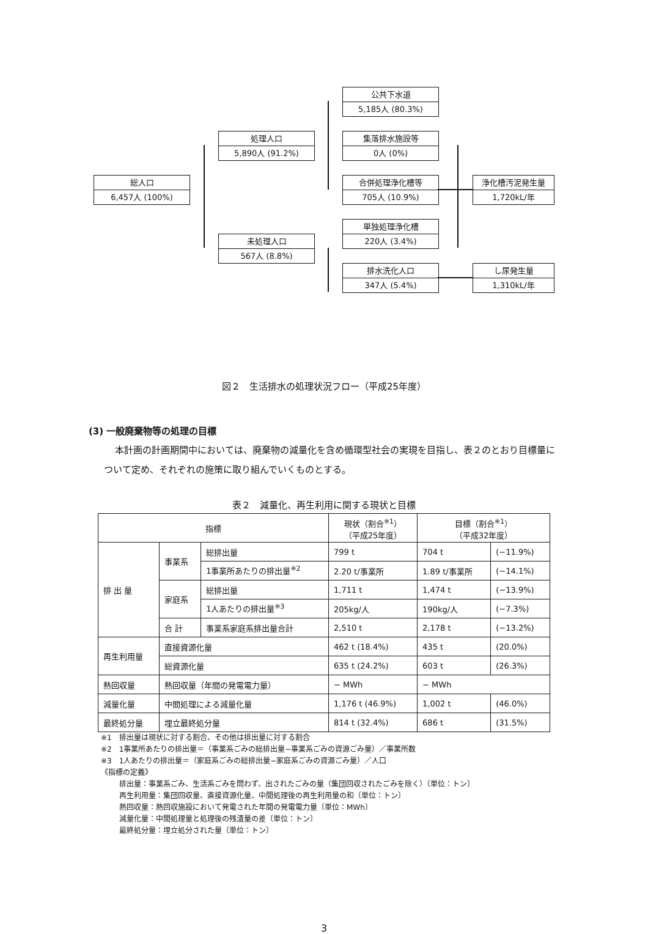公共下水道
5,185人 (80.3%)
処理人口
5,890人 (91.2%)
集落排水施設等
0人 (0%)
総人口
6,457人 (100%)
合併処理浄化槽等
705人 (10.9%)
浄化槽汚泥発生量
1,720kL/年
単独処理浄化槽
220人 (3.4%)
未処理人口
567人 (8.8%)
排水洗化人口
347人 (5.4%)
し尿発生量
1,310kL/年
図２　生活排水の処理状況フロー（平成25年度）
(3) 一般廃棄物等の処理の目標
本計画の計画期間中においては、廃棄物の減量化を含め循環型社会の実現を目指し、表２のとおり目標量について定め、それぞれの施策に取り組んでいくものとする。
表２　減量化、再生利用に関する現状と目標
| 指標 | | | 現状（割合<sup>※1</sup>） （平成25年度） | 目標（割合<sup>※1</sup>） （平成32年度） | |
| --- | --- | --- | --- | --- | --- |
| 排 出 量 | 事業系 | 総排出量 | 799 t | 704 t | (−11.9%) |
| | | 1事業所あたりの排出量<sup>※2</sup> | 2.20 t/事業所 | 1.89 t/事業所 | (−14.1%) |
| | 家庭系 | 総排出量 | 1,711 t | 1,474 t | (−13.9%) |
| | | 1人あたりの排出量<sup>※3</sup> | 205kg/人 | 190kg/人 | (−7.3%) |
| | 合 計 | 事業系家庭系排出量合計 | 2,510 t | 2,178 t | (−13.2%) |
| 再生利用量 | 直接資源化量 | | 462 t (18.4%) | 435 t | (20.0%) |
| | 総資源化量 | | 635 t (24.2%) | 603 t | (26.3%) |
| 熱回収量 | 熱回収量（年間の発電電力量） | | − MWh | − MWh | |
| 減量化量 | 中間処理による減量化量 | | 1,176 t (46.9%) | 1,002 t | (46.0%) |
| 最終処分量 | 埋立最終処分量 | | 814 t (32.4%) | 686 t | (31.5%) |
※1　排出量は現状に対する割合、その他は排出量に対する割合
※2　1事業所あたりの排出量＝（事業系ごみの総排出量−事業系ごみの資源ごみ量）／事業所数
※3　1人あたりの排出量＝（家庭系ごみの総排出量−家庭系ごみの資源ごみ量）／人口
《指標の定義》
排出量：事業系ごみ、生活系ごみを問わず、出されたごみの量（集団回収されたごみを除く）〔単位：トン〕
再生利用量：集団回収量、直接資源化量、中間処理後の再生利用量の和〔単位：トン〕
熱回収量：熱回収施設において発電された年間の発電電力量〔単位：MWh〕
減量化量：中間処理量と処理後の残渣量の差〔単位：トン〕
最終処分量：埋立処分された量〔単位：トン〕
3